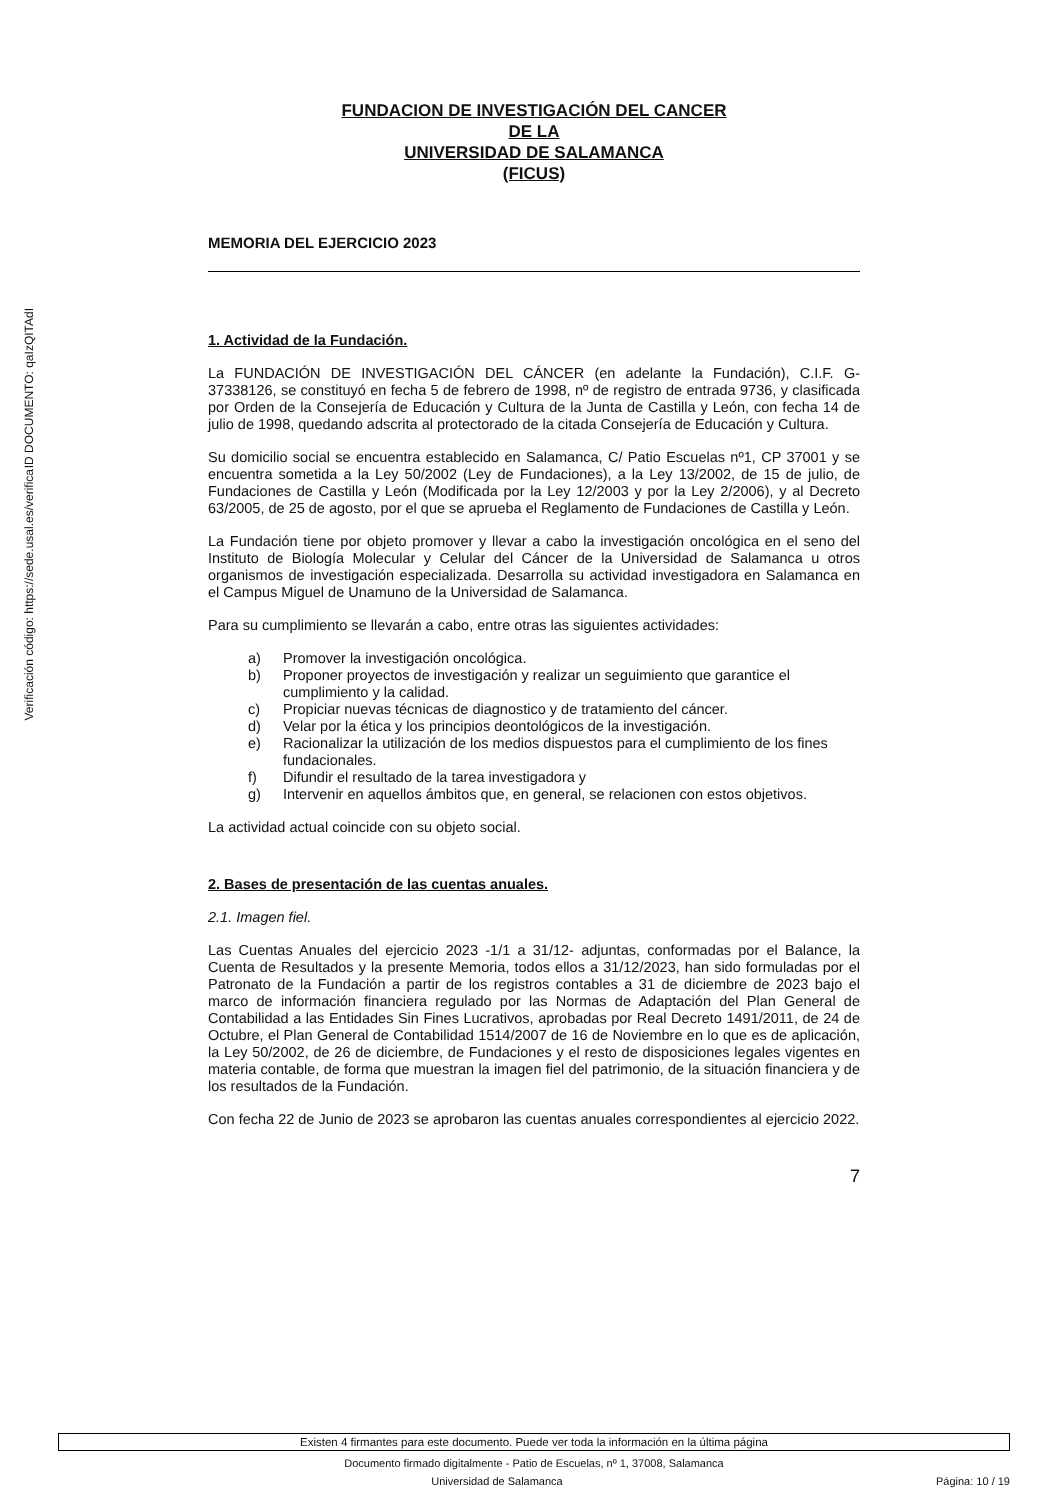ID DOCUMENTO: qaIzQITAdI
Verificación código: https://sede.usal.es/verifica
FUNDACION DE INVESTIGACIÓN DEL CANCER
DE LA
UNIVERSIDAD DE SALAMANCA
(FICUS)
MEMORIA DEL EJERCICIO 2023
1. Actividad de la Fundación.
La FUNDACIÓN DE INVESTIGACIÓN DEL CÁNCER (en adelante la Fundación), C.I.F. G-37338126, se constituyó en fecha 5 de febrero de 1998, nº de registro de entrada 9736, y clasificada por Orden de la Consejería de Educación y Cultura de la Junta de Castilla y León, con fecha 14 de julio de 1998, quedando adscrita al protectorado de la citada Consejería de Educación y Cultura.
Su domicilio social se encuentra establecido en Salamanca, C/ Patio Escuelas nº1, CP 37001 y se encuentra sometida a la Ley 50/2002 (Ley de Fundaciones), a la Ley 13/2002, de 15 de julio, de Fundaciones de Castilla y León (Modificada por la Ley 12/2003 y por la Ley 2/2006), y al Decreto 63/2005, de 25 de agosto, por el que se aprueba el Reglamento de Fundaciones de Castilla y León.
La Fundación tiene por objeto promover y llevar a cabo la investigación oncológica en el seno del Instituto de Biología Molecular y Celular del Cáncer de la Universidad de Salamanca u otros organismos de investigación especializada. Desarrolla su actividad investigadora en Salamanca en el Campus Miguel de Unamuno de la Universidad de Salamanca.
Para su cumplimiento se llevarán a cabo, entre otras las siguientes actividades:
a) Promover la investigación oncológica.
b) Proponer proyectos de investigación y realizar un seguimiento que garantice el cumplimiento y la calidad.
c) Propiciar nuevas técnicas de diagnostico y de tratamiento del cáncer.
d) Velar por la ética y los principios deontológicos de la investigación.
e) Racionalizar la utilización de los medios dispuestos para el cumplimiento de los fines fundacionales.
f) Difundir el resultado de la tarea investigadora y
g) Intervenir en aquellos ámbitos que, en general, se relacionen con estos objetivos.
La actividad actual coincide con su objeto social.
2. Bases de presentación de las cuentas anuales.
2.1. Imagen fiel.
Las Cuentas Anuales del ejercicio 2023 -1/1 a 31/12- adjuntas, conformadas por el Balance, la Cuenta de Resultados y la presente Memoria, todos ellos a 31/12/2023, han sido formuladas por el Patronato de la Fundación a partir de los registros contables a 31 de diciembre de 2023 bajo el marco de información financiera regulado por las Normas de Adaptación del Plan General de Contabilidad a las Entidades Sin Fines Lucrativos, aprobadas por Real Decreto 1491/2011, de 24 de Octubre, el Plan General de Contabilidad 1514/2007 de 16 de Noviembre en lo que es de aplicación, la Ley 50/2002, de 26 de diciembre, de Fundaciones y el resto de disposiciones legales vigentes en materia contable, de forma que muestran la imagen fiel del patrimonio, de la situación financiera y de los resultados de la Fundación.
Con fecha 22 de Junio de 2023 se aprobaron las cuentas anuales correspondientes al ejercicio 2022.
7
Existen 4 firmantes para este documento. Puede ver toda la información en la última página
Documento firmado digitalmente - Patio de Escuelas, nº 1, 37008, Salamanca
Universidad de Salamanca Página: 10 / 19